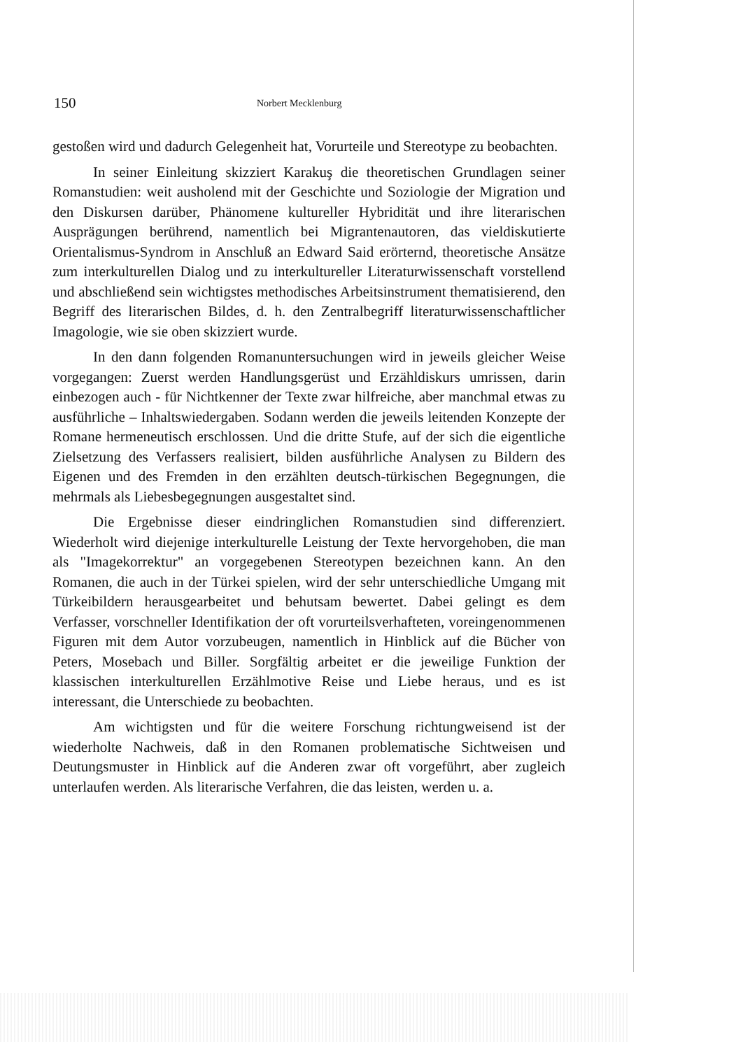150 Norbert Mecklenburg
gestoßen wird und dadurch Gelegenheit hat, Vorurteile und Stereotype zu beobachten.
In seiner Einleitung skizziert Karakuş die theoretischen Grundlagen seiner Romanstudien: weit ausholend mit der Geschichte und Soziologie der Migration und den Diskursen darüber, Phänomene kultureller Hybridität und ihre literarischen Ausprägungen berührend, namentlich bei Migrantenautoren, das vieldiskutierte Orientalismus-Syndrom in Anschluß an Edward Said erörternd, theoretische Ansätze zum interkulturellen Dialog und zu interkultureller Literaturwissenschaft vorstellend und abschließend sein wichtigstes methodisches Arbeitsinstrument thematisierend, den Begriff des literarischen Bildes, d. h. den Zentralbegriff literaturwissenschaftlicher Imagologie, wie sie oben skizziert wurde.
In den dann folgenden Romanuntersuchungen wird in jeweils gleicher Weise vorgegangen: Zuerst werden Handlungsgerüst und Erzähldiskurs umrissen, darin einbezogen auch - für Nichtkenner der Texte zwar hilfreiche, aber manchmal etwas zu ausführliche – Inhaltswiedergaben. Sodann werden die jeweils leitenden Konzepte der Romane hermeneutisch erschlossen. Und die dritte Stufe, auf der sich die eigentliche Zielsetzung des Verfassers realisiert, bilden ausführliche Analysen zu Bildern des Eigenen und des Fremden in den erzählten deutsch-türkischen Begegnungen, die mehrmals als Liebesbegegnungen ausgestaltet sind.
Die Ergebnisse dieser eindringlichen Romanstudien sind differenziert. Wiederholt wird diejenige interkulturelle Leistung der Texte hervorgehoben, die man als "Imagekorrektur" an vorgegebenen Stereotypen bezeichnen kann. An den Romanen, die auch in der Türkei spielen, wird der sehr unterschiedliche Umgang mit Türkeibildern herausgearbeitet und behutsam bewertet. Dabei gelingt es dem Verfasser, vorschneller Identifikation der oft vorurteilsverhafteten, voreingenommenen Figuren mit dem Autor vorzubeugen, namentlich in Hinblick auf die Bücher von Peters, Mosebach und Biller. Sorgfältig arbeitet er die jeweilige Funktion der klassischen interkulturellen Erzählmotive Reise und Liebe heraus, und es ist interessant, die Unterschiede zu beobachten.
Am wichtigsten und für die weitere Forschung richtungweisend ist der wiederholte Nachweis, daß in den Romanen problematische Sichtweisen und Deutungsmuster in Hinblick auf die Anderen zwar oft vorgeführt, aber zugleich unterlaufen werden. Als literarische Verfahren, die das leisten, werden u. a.